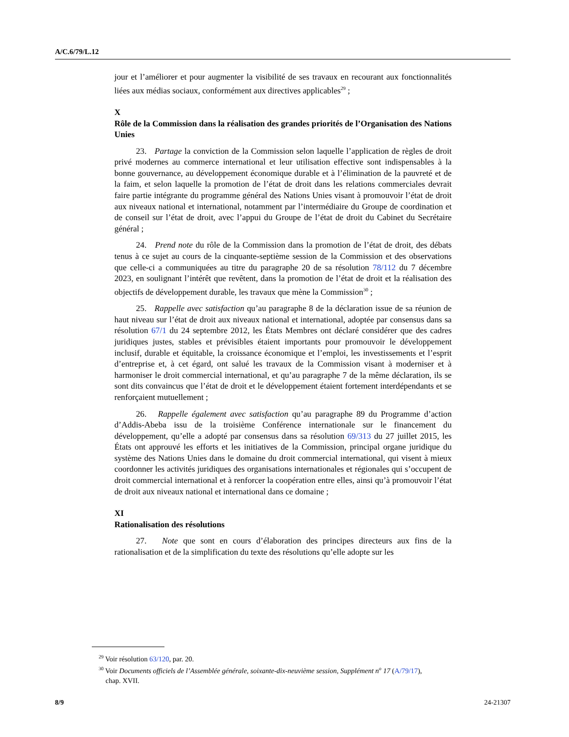A/C.6/79/L.12
jour et l’améliorer et pour augmenter la visibilité de ses travaux en recourant aux fonctionnalités liées aux médias sociaux, conformément aux directives applicables<sup>29</sup> ;
X
Rôle de la Commission dans la réalisation des grandes priorités de l’Organisation des Nations Unies
23. Partage la conviction de la Commission selon laquelle l’application de règles de droit privé modernes au commerce international et leur utilisation effective sont indispensables à la bonne gouvernance, au développement économique durable et à l’élimination de la pauvreté et de la faim, et selon laquelle la promotion de l’état de droit dans les relations commerciales devrait faire partie intégrante du programme général des Nations Unies visant à promouvoir l’état de droit aux niveaux national et international, notamment par l’intermédiaire du Groupe de coordination et de conseil sur l’état de droit, avec l’appui du Groupe de l’état de droit du Cabinet du Secrétaire général ;
24. Prend note du rôle de la Commission dans la promotion de l’état de droit, des débats tenus à ce sujet au cours de la cinquante-septième session de la Commission et des observations que celle-ci a communiquées au titre du paragraphe 20 de sa résolution 78/112 du 7 décembre 2023, en soulignant l’intérêt que revêtent, dans la promotion de l’état de droit et la réalisation des objectifs de développement durable, les travaux que mène la Commission<sup>30</sup> ;
25. Rappelle avec satisfaction qu’au paragraphe 8 de la déclaration issue de sa réunion de haut niveau sur l’état de droit aux niveaux national et international, adoptée par consensus dans sa résolution 67/1 du 24 septembre 2012, les États Membres ont déclaré considérer que des cadres juridiques justes, stables et prévisibles étaient importants pour promouvoir le développement inclusif, durable et équitable, la croissance économique et l’emploi, les investissements et l’esprit d’entreprise et, à cet égard, ont salué les travaux de la Commission visant à moderniser et à harmoniser le droit commercial international, et qu’au paragraphe 7 de la même déclaration, ils se sont dits convaincus que l’état de droit et le développement étaient fortement interdépendants et se renforçaient mutuellement ;
26. Rappelle également avec satisfaction qu’au paragraphe 89 du Programme d’action d’Addis-Abeba issu de la troisième Conférence internationale sur le financement du développement, qu’elle a adopté par consensus dans sa résolution 69/313 du 27 juillet 2015, les États ont approuvé les efforts et les initiatives de la Commission, principal organe juridique du système des Nations Unies dans le domaine du droit commercial international, qui visent à mieux coordonner les activités juridiques des organisations internationales et régionales qui s’occupent de droit commercial international et à renforcer la coopération entre elles, ainsi qu’à promouvoir l’état de droit aux niveaux national et international dans ce domaine ;
XI
Rationalisation des résolutions
27. Note que sont en cours d’élaboration des principes directeurs aux fins de la rationalisation et de la simplification du texte des résolutions qu’elle adopte sur les
<sup>29</sup> Voir résolution 63/120, par. 20.
<sup>30</sup> Voir Documents officiels de l’Assemblée générale, soixante-dix-neuvième session, Supplément n<sup>o</sup> 17 (A/79/17), chap. XVII.
8/9 24-21307